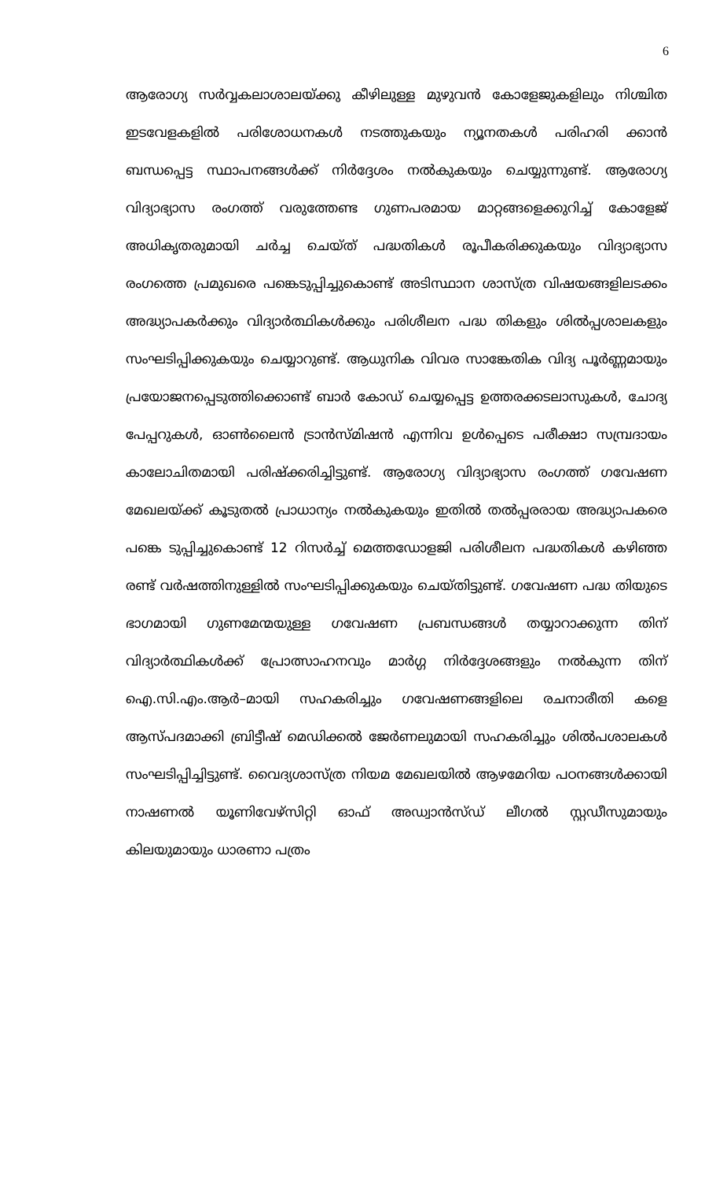6
ആരോഗ്യ സർവ്വകലാശാലയ്ക്കു കീഴിലുള്ള മുഴുവൻ കോളേജുകളിലും നിശ്ചിത ഇടവേളകളിൽ പരിശോധനകൾ നടത്തുകയും ന്യൂനതകൾ പരിഹരി ക്കാൻ ബന്ധപ്പെട്ട സ്ഥാപനങ്ങൾക്ക് നിർദ്ദേശം നൽകുകയും ചെയ്യുന്നുണ്ട്. ആരോഗ്യ വിദ്യാഭ്യാസ രംഗത്ത് വരുത്തേണ്ട ഗുണപരമായ മാറ്റങ്ങളെക്കുറിച്ച് കോളേജ് അധികൃതരുമായി ചർച്ച ചെയ്ത് പദ്ധതികൾ രൂപീകരിക്കുകയും വിദ്യാഭ്യാസ രംഗത്തെ പ്രമുഖരെ പങ്കെടുപ്പിച്ചുകൊണ്ട് അടിസ്ഥാന ശാസ്ത്ര വിഷയങ്ങളിലടക്കം അദ്ധ്യാപകർക്കും വിദ്യാർത്ഥികൾക്കും പരിശീലന പദ്ധ തികളും ശിൽപ്പശാലകളും സംഘടിപ്പിക്കുകയും ചെയ്യാറുണ്ട്. ആധുനിക വിവര സാങ്കേതിക വിദ്യ പൂർണ്ണമായും പ്രയോജനപ്പെടുത്തിക്കൊണ്ട് ബാർ കോഡ് ചെയ്യപ്പെട്ട ഉത്തരക്കടലാസുകൾ, ചോദ്യ പേപ്പറുകൾ, ഓൺലൈൻ ട്രാൻസ്മിഷൻ എന്നിവ ഉൾപ്പെടെ പരീക്ഷാ സമ്പ്രദായം കാലോചിതമായി പരിഷ്ക്കരിച്ചിട്ടുണ്ട്. ആരോഗ്യ വിദ്യാഭ്യാസ രംഗത്ത് ഗവേഷണ മേഖലയ്ക്ക് കൂടുതൽ പ്രാധാന്യം നൽകുകയും ഇതിൽ തൽപ്പരരായ അദ്ധ്യാപകരെ പങ്കെ ടുപ്പിച്ചുകൊണ്ട് 12 റിസർച്ച് മെത്തഡോളജി പരിശീലന പദ്ധതികൾ കഴിഞ്ഞ രണ്ട് വർഷത്തിനുള്ളിൽ സംഘടിപ്പിക്കുകയും ചെയ്തിട്ടുണ്ട്. ഗവേഷണ പദ്ധ തിയുടെ ഭാഗമായി ഗുണമേന്മയുള്ള ഗവേഷണ പ്രബന്ധങ്ങൾ തയ്യാറാക്കുന്ന തിന് വിദ്യാർത്ഥികൾക്ക് പ്രോത്സാഹനവും മാർഗ്ഗ നിർദ്ദേശങ്ങളും നൽകുന്ന തിന് ഐ.സി.എം.ആർ–മായി സഹകരിച്ചും ഗവേഷണങ്ങളിലെ രചനാരീതി കളെ ആസ്പദമാക്കി ബ്രിട്ടീഷ് മെഡിക്കൽ ജേർണലുമായി സഹകരിച്ചും ശിൽപശാലകൾ സംഘടിപ്പിച്ചിട്ടുണ്ട്. വൈദ്യശാസ്ത്ര നിയമ മേഖലയിൽ ആഴമേറിയ പഠനങ്ങൾക്കായി നാഷണൽ യൂണിവേഴ്സിറ്റി ഓഫ് അഡ്വാൻസ്ഡ് ലീഗൽ സ്റ്റഡീസുമായും കിലയുമായും ധാരണാ പത്രം